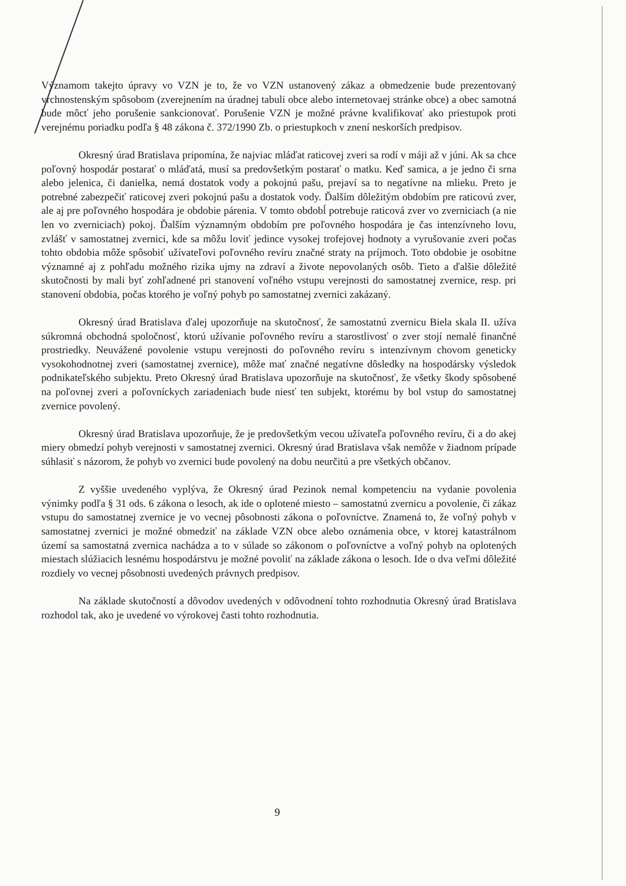Významom takejto úpravy vo VZN je to, že vo VZN ustanovený zákaz a obmedzenie bude prezentovaný vrchnostenským spôsobom (zverejnením na úradnej tabuli obce alebo internetovaej stránke obce) a obec samotná bude môcť jeho porušenie sankcionovať. Porušenie VZN je možné právne kvalifikovať ako priestupok proti verejnému poriadku podľa § 48 zákona č. 372/1990 Zb. o priestupkoch v znení neskorších predpisov.
Okresný úrad Bratislava pripomína, že najviac mláďat raticovej zveri sa rodí v máji až v júni. Ak sa chce poľovný hospodár postarať o mláďatá, musí sa predovšetkým postarať o matku. Keď samica, a je jedno či srna alebo jelenica, či danielka, nemá dostatok vody a pokojnú pašu, prejaví sa to negatívne na mlieku. Preto je potrebné zabezpečiť raticovej zveri pokojnú pašu a dostatok vody. Ďalším dôležitým obdobím pre raticovú zver, ale aj pre poľovného hospodára je obdobie párenia. V tomto obdobĺ potrebuje raticová zver vo zverniciach (a nie len vo zverniciach) pokoj. Ďalším významným obdobím pre poľovného hospodára je čas intenzívneho lovu, zvlášť v samostatnej zvernici, kde sa môžu loviť jedince vysokej trofejovej hodnoty a vyrušovanie zveri počas tohto obdobia môže spôsobiť užívateľovi poľovného revíru značné straty na príjmoch. Toto obdobie je osobitne významné aj z pohľadu možného rizika ujmy na zdraví a živote nepovolaných osôb. Tieto a ďalšie dôležité skutočnosti by mali byť zohľadnené pri stanovení voľného vstupu verejnosti do samostatnej zvernice, resp. pri stanovení obdobia, počas ktorého je voľný pohyb po samostatnej zvernici zakázaný.
Okresný úrad Bratislava ďalej upozorňuje na skutočnosť, že samostatnú zvernicu Biela skala II. užíva súkromná obchodná spoločnosť, ktorú užívanie poľovného revíru a starostlivosť o zver stojí nemalé finančné prostriedky. Neuvážené povolenie vstupu verejnosti do poľovného revíru s intenzívnym chovom geneticky vysokohodnotnej zveri (samostatnej zvernice), môže mať značné negatívne dôsledky na hospodársky výsledok podnikateľského subjektu. Preto Okresný úrad Bratislava upozorňuje na skutočnosť, že všetky škody spôsobené na poľovnej zveri a poľovníckych zariadeniach bude niesť ten subjekt, ktorému by bol vstup do samostatnej zvernice povolený.
Okresný úrad Bratislava upozorňuje, že je predovšetkým vecou užívateľa poľovného revíru, či a do akej miery obmedzí pohyb verejnosti v samostatnej zvernici. Okresný úrad Bratislava však nemôže v žiadnom prípade súhlasiť s názorom, že pohyb vo zvernici bude povolený na dobu neurčitú a pre všetkých občanov.
Z vyššie uvedeného vyplýva, že Okresný úrad Pezinok nemal kompetenciu na vydanie povolenia výnimky podľa § 31 ods. 6 zákona o lesoch, ak ide o oplotené miesto – samostatnú zvernicu a povolenie, či zákaz vstupu do samostatnej zvernice je vo vecnej pôsobnosti zákona o poľovníctve. Znamená to, že voľný pohyb v samostatnej zvernici je možné obmedziť na základe VZN obce alebo oznámenia obce, v ktorej katastrálnom území sa samostatná zvernica nachádza a to v súlade so zákonom o poľovníctve a voľný pohyb na oplotených miestach slúžiacich lesnému hospodárstvu je možné povoliť na základe zákona o lesoch. Ide o dva veľmi dôležité rozdiely vo vecnej pôsobnosti uvedených právnych predpisov.
Na základe skutočností a dôvodov uvedených v odôvodnení tohto rozhodnutia Okresný úrad Bratislava rozhodol tak, ako je uvedené vo výrokovej časti tohto rozhodnutia.
9